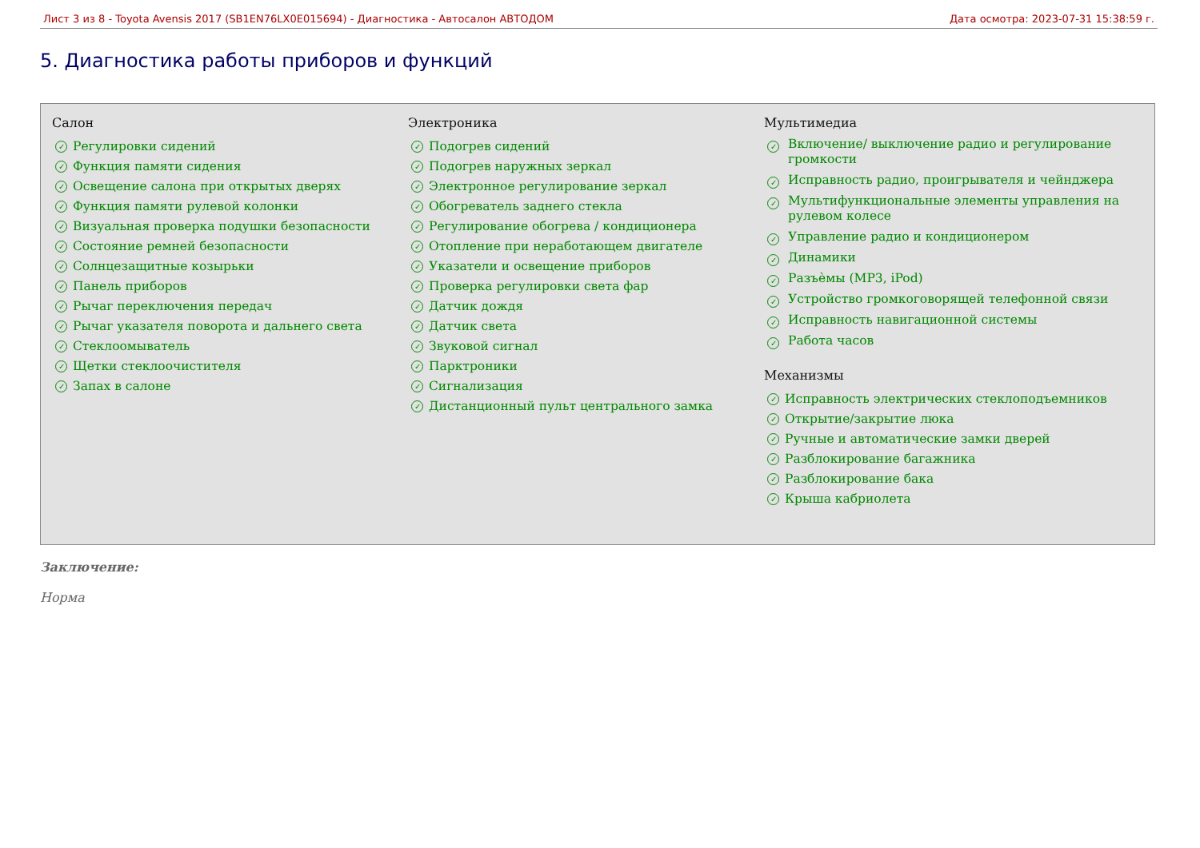Лист 3 из 8 - Toyota Avensis 2017 (SB1EN76LX0E015694) - Диагностика - Автосалон АВТОДОМ Дата осмотра: 2023-07-31 15:38:59 г.
5. Диагностика работы приборов и функций
Салон
✓ Регулировки сидений
✓ Функция памяти сидения
✓ Освещение салона при открытых дверях
✓ Функция памяти рулевой колонки
✓ Визуальная проверка подушки безопасности
✓ Состояние ремней безопасности
✓ Солнцезащитные козырьки
✓ Панель приборов
✓ Рычаг переключения передач
✓ Рычаг указателя поворота и дальнего света
✓ Стеклоомыватель
✓ Щетки стеклоочистителя
✓ Запах в салоне
Электроника
✓ Подогрев сидений
✓ Подогрев наружных зеркал
✓ Электронное регулирование зеркал
✓ Обогреватель заднего стекла
✓ Регулирование обогрева / кондиционера
✓ Отопление при неработающем двигателе
✓ Указатели и освещение приборов
✓ Проверка регулировки света фар
✓ Датчик дождя
✓ Датчик света
✓ Звуковой сигнал
✓ Парктроники
✓ Сигнализация
✓ Дистанционный пульт центрального замка
Мультимедиа
✓ Включение/ выключение радио и регулирование громкости
✓ Исправность радио, проигрывателя и чейнджера
✓ Мультифункциональные элементы управления на рулевом колесе
✓ Управление радио и кондиционером
✓ Динамики
✓ Разъѐмы (MP3, iPod)
✓ Устройство громкоговорящей телефонной связи
✓ Исправность навигационной системы
✓ Работа часов
Механизмы
✓ Исправность электрических стеклоподъемников
✓ Открытие/закрытие люка
✓ Ручные и автоматические замки дверей
✓ Разблокирование багажника
✓ Разблокирование бака
✓ Крыша кабриолета
Заключение:
Норма